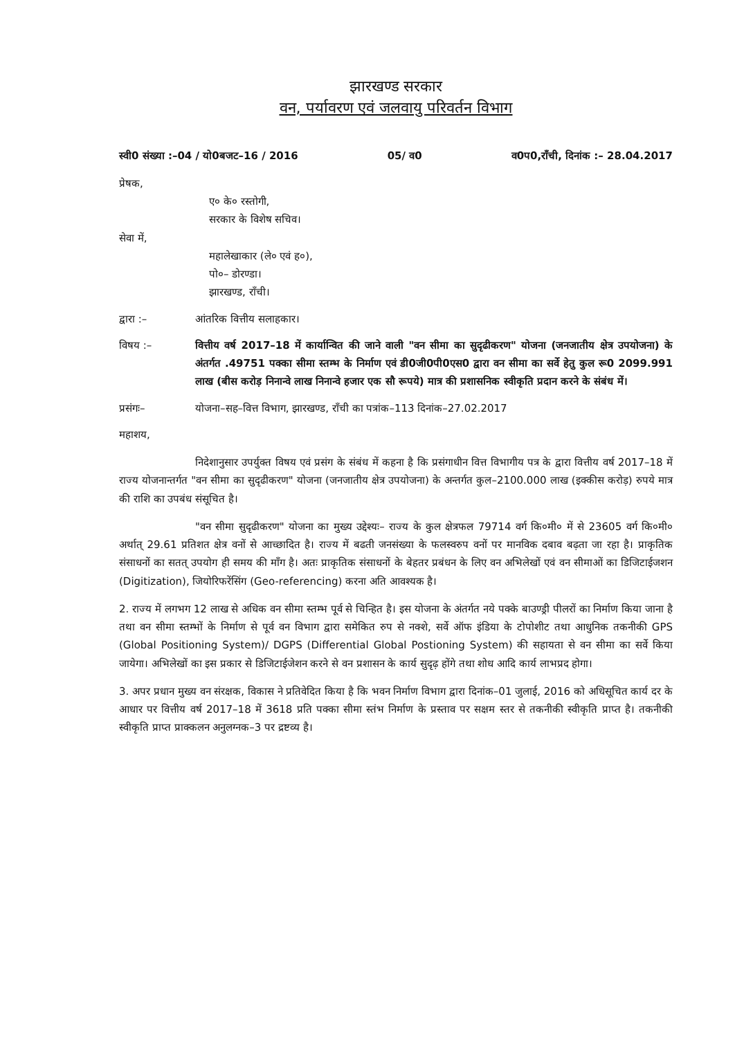झारखण्ड सरकार
वन, पर्यावरण एवं जलवायु परिवर्तन विभाग
स्वी0 संख्या :–04 / यो0बजट–16 / 2016 05/ व0 व0प0,राँची, दिनांक :– 28.04.2017
प्रेषक,
ए० के० रस्तोगी,
सरकार के विशेष सचिव।
सेवा में,
महालेखाकार (ले० एवं ह०),
पो०– डोरण्डा।
झारखण्ड, राँची।
द्वारा :– आंतरिक वित्तीय सलाहकार।
विषय :– वित्तीय वर्ष 2017–18 में कार्यान्वित की जाने वाली "वन सीमा का सुदृढीकरण" योजना (जनजातीय क्षेत्र उपयोजना) के अंतर्गत .49751 पक्का सीमा स्तम्भ के निर्माण एवं डी0जी0पी0एस0 द्वारा वन सीमा का सर्वे हेतु कुल रू0 2099.991 लाख (बीस करोड़ निनान्वे लाख निनान्वे हजार एक सौ रूपये) मात्र की प्रशासनिक स्वीकृति प्रदान करने के संबंध में।
प्रसंगः– योजना–सह–वित्त विभाग, झारखण्ड, राँची का पत्रांक–113 दिनांक–27.02.2017
महाशय,
निदेशानुसार उपर्युक्त विषय एवं प्रसंग के संबंध में कहना है कि प्रसंगाधीन वित्त विभागीय पत्र के द्वारा वित्तीय वर्ष 2017–18 में राज्य योजनान्तर्गत "वन सीमा का सुदृढीकरण" योजना (जनजातीय क्षेत्र उपयोजना) के अन्तर्गत कुल–2100.000 लाख (इक्कीस करोड़) रुपये मात्र की राशि का उपबंध संसूचित है।
"वन सीमा सुदृढीकरण" योजना का मुख्य उद्देश्यः– राज्य के कुल क्षेत्रफल 79714 वर्ग कि०मी० में से 23605 वर्ग कि०मी० अर्थात् 29.61 प्रतिशत क्षेत्र वनों से आच्छादित है। राज्य में बढती जनसंख्या के फलस्वरुप वनों पर मानविक दबाव बढ़ता जा रहा है। प्राकृतिक संसाधनों का सतत् उपयोग ही समय की माँग है। अतः प्राकृतिक संसाधनों के बेहतर प्रबंधन के लिए वन अभिलेखों एवं वन सीमाओं का डिजिटाईजशन (Digitization), जियोरिफरेंसिंग (Geo-referencing) करना अति आवश्यक है।
2. राज्य में लगभग 12 लाख से अधिक वन सीमा स्तम्भ पूर्व से चिन्हित है। इस योजना के अंतर्गत नये पक्के बाउण्ड्री पीलरों का निर्माण किया जाना है तथा वन सीमा स्तम्भों के निर्माण से पूर्व वन विभाग द्वारा समेकित रुप से नक्शे, सर्वे ऑफ इंडिया के टोपोशीट तथा आधुनिक तकनीकी GPS (Global Positioning System)/ DGPS (Differential Global Postioning System) की सहायता से वन सीमा का सर्वे किया जायेगा। अभिलेखों का इस प्रकार से डिजिटाईजेशन करने से वन प्रशासन के कार्य सुदृढ़ होंगे तथा शोध आदि कार्य लाभप्रद होगा।
3. अपर प्रधान मुख्य वन संरक्षक, विकास ने प्रतिवेदित किया है कि भवन निर्माण विभाग द्वारा दिनांक–01 जुलाई, 2016 को अधिसूचित कार्य दर के आधार पर वित्तीय वर्ष 2017–18 में 3618 प्रति पक्का सीमा स्तंभ निर्माण के प्रस्ताव पर सक्षम स्तर से तकनीकी स्वीकृति प्राप्त है। तकनीकी स्वीकृति प्राप्त प्राक्कलन अनुलग्नक–3 पर द्रष्टव्य है।